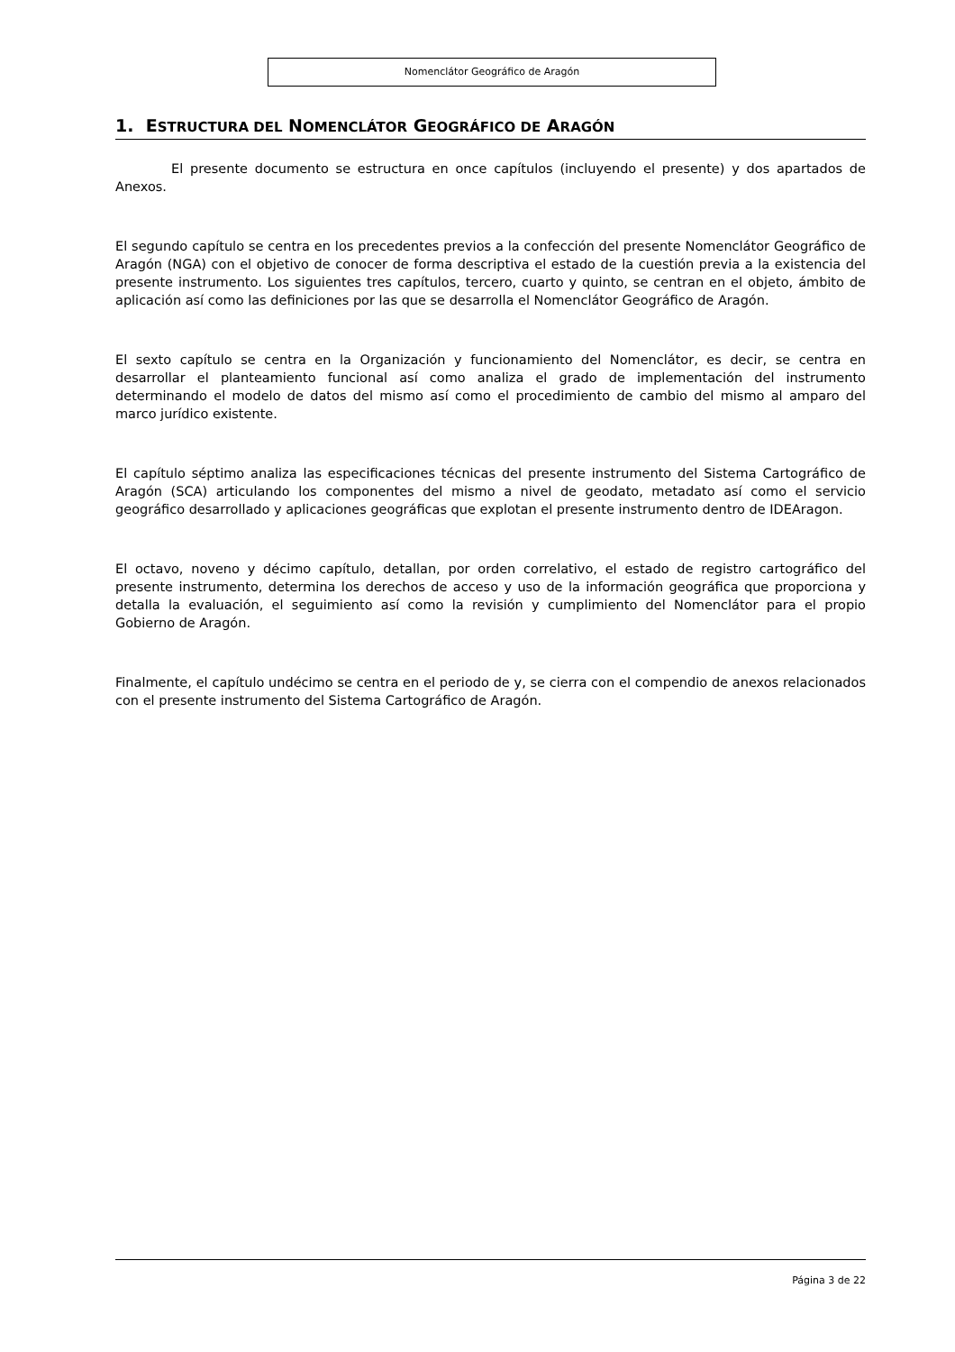Nomenclátor Geográfico de Aragón
1. ESTRUCTURA DEL NOMENCLÁTOR GEOGRÁFICO DE ARAGÓN
El presente documento se estructura en once capítulos (incluyendo el presente) y dos apartados de Anexos.
El segundo capítulo se centra en los precedentes previos a la confección del presente Nomenclátor Geográfico de Aragón (NGA) con el objetivo de conocer de forma descriptiva el estado de la cuestión previa a la existencia del presente instrumento. Los siguientes tres capítulos, tercero, cuarto y quinto, se centran en el objeto, ámbito de aplicación así como las definiciones por las que se desarrolla el Nomenclátor Geográfico de Aragón.
El sexto capítulo se centra en la Organización y funcionamiento del Nomenclátor, es decir, se centra en desarrollar el planteamiento funcional así como analiza el grado de implementación del instrumento determinando el modelo de datos del mismo así como el procedimiento de cambio del mismo al amparo del marco jurídico existente.
El capítulo séptimo analiza las especificaciones técnicas del presente instrumento del Sistema Cartográfico de Aragón (SCA) articulando los componentes del mismo a nivel de geodato, metadato así como el servicio geográfico desarrollado y aplicaciones geográficas que explotan el presente instrumento dentro de IDEAragon.
El octavo, noveno y décimo capítulo, detallan, por orden correlativo, el estado de registro cartográfico del presente instrumento, determina los derechos de acceso y uso de la información geográfica que proporciona y detalla la evaluación, el seguimiento así como la revisión y cumplimiento del Nomenclátor para el propio Gobierno de Aragón.
Finalmente, el capítulo undécimo se centra en el periodo de y, se cierra con el compendio de anexos relacionados con el presente instrumento del Sistema Cartográfico de Aragón.
Página 3 de 22